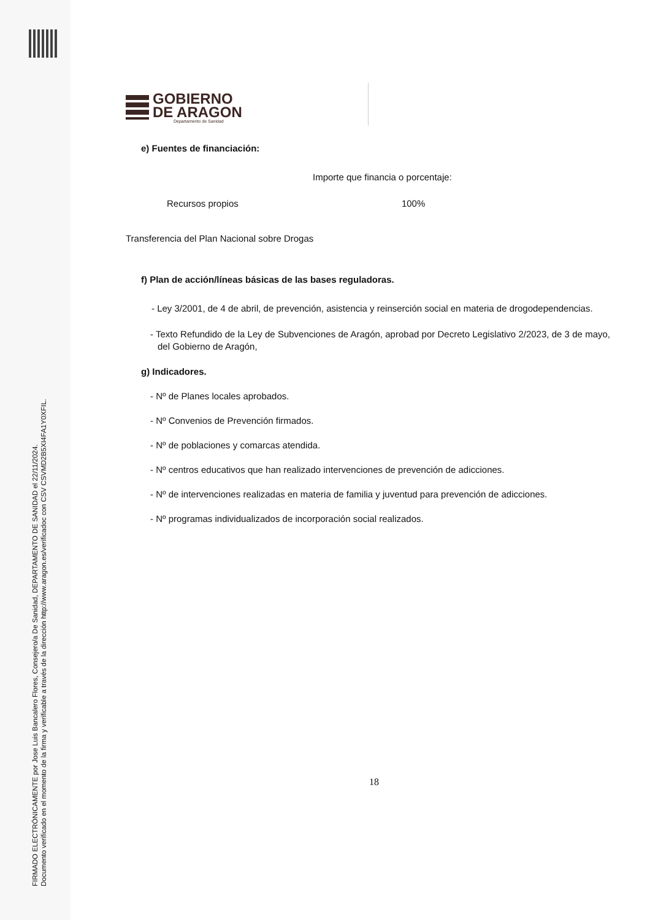FIRMADO ELECTRÓNICAMENTE por Jose Luis Bancalero Flores, Consejero/a De Sanidad, DEPARTAMENTO DE SANIDAD el 22/11/2024.
Documento verificado en el momento de la firma y verificable a través de la dirección http://www.aragon.es/verificadoc con CSV CSVMD2B5XI4FA1Y0XFIL.
GOBIERNO
DE ARAGON
Departamento de Sanidad
e) Fuentes de financiación:
Importe que financia o porcentaje:
Recursos propios 100%
Transferencia del Plan Nacional sobre Drogas
f) Plan de acción/líneas básicas de las bases reguladoras.
- Ley 3/2001, de 4 de abril, de prevención, asistencia y reinserción social en materia de drogodependencias.
- Texto Refundido de la Ley de Subvenciones de Aragón, aprobad por Decreto Legislativo 2/2023, de 3 de mayo, del Gobierno de Aragón,
g) Indicadores.
- Nº de Planes locales aprobados.
- Nº Convenios de Prevención firmados.
- Nº de poblaciones y comarcas atendida.
- Nº centros educativos que han realizado intervenciones de prevención de adicciones.
- Nº de intervenciones realizadas en materia de familia y juventud para prevención de adicciones.
- Nº programas individualizados de incorporación social realizados.
18